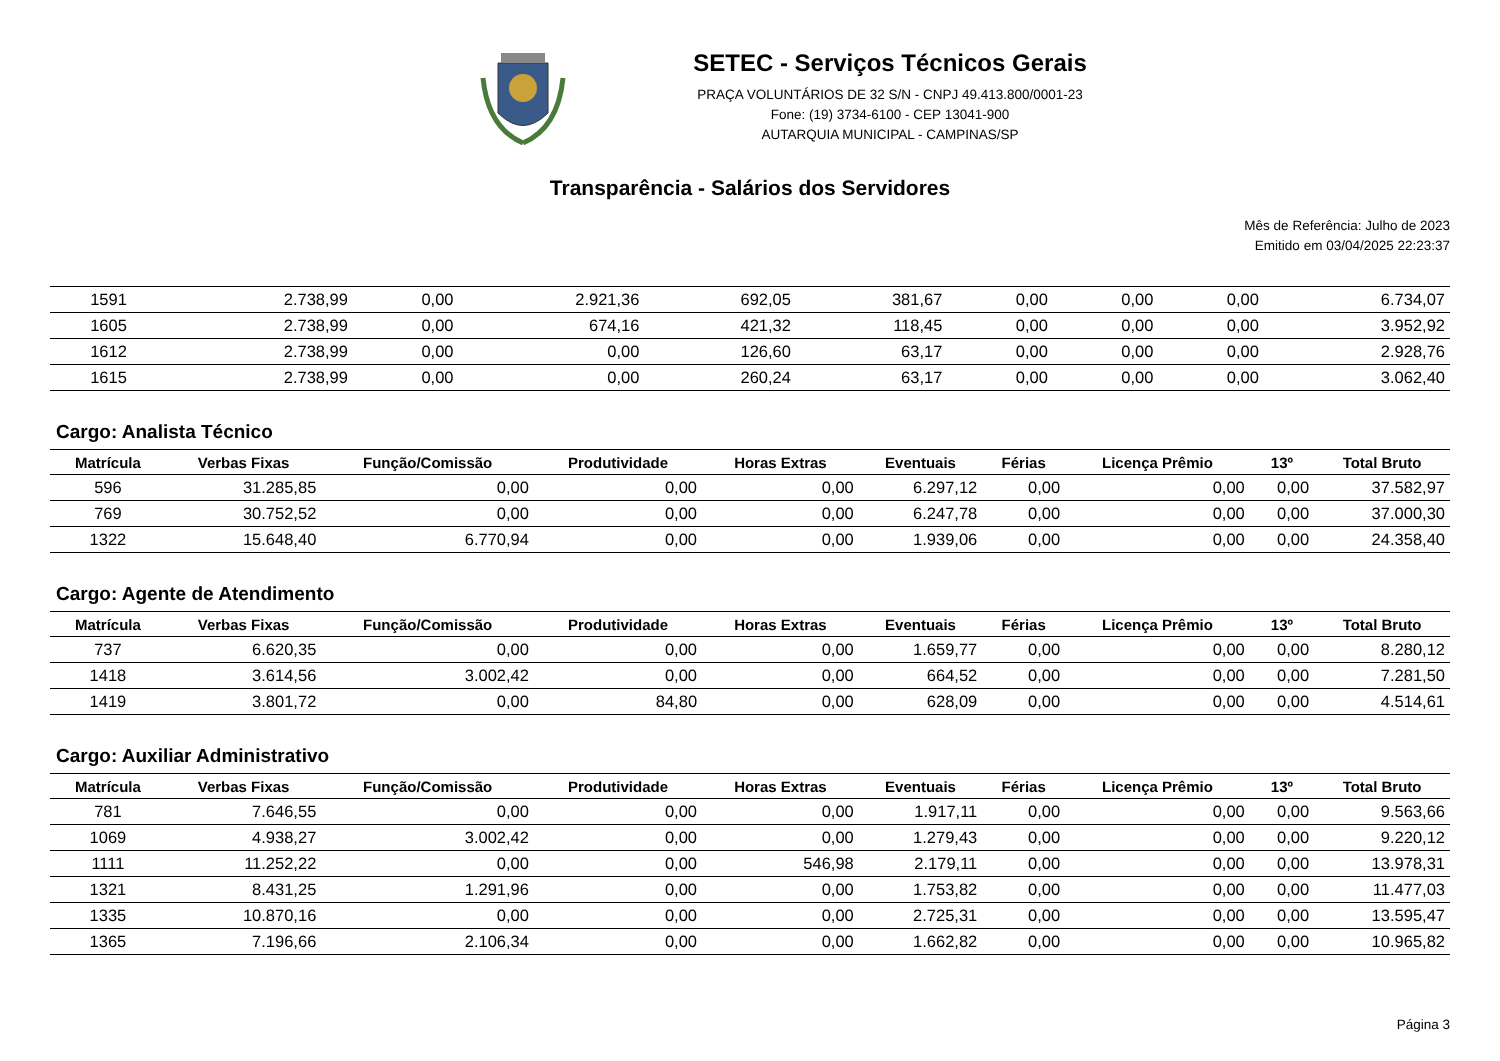SETEC - Serviços Técnicos Gerais
PRAÇA VOLUNTÁRIOS DE 32 S/N - CNPJ 49.413.800/0001-23
Fone: (19) 3734-6100 - CEP 13041-900
AUTARQUIA MUNICIPAL - CAMPINAS/SP
Transparência - Salários dos Servidores
Mês de Referência: Julho de 2023
Emitido em 03/04/2025 22:23:37
| 1591 | 2.738,99 | 0,00 | 2.921,36 | 692,05 | 381,67 | 0,00 | 0,00 | 0,00 | 6.734,07 |
| 1605 | 2.738,99 | 0,00 | 674,16 | 421,32 | 118,45 | 0,00 | 0,00 | 0,00 | 3.952,92 |
| 1612 | 2.738,99 | 0,00 | 0,00 | 126,60 | 63,17 | 0,00 | 0,00 | 0,00 | 2.928,76 |
| 1615 | 2.738,99 | 0,00 | 0,00 | 260,24 | 63,17 | 0,00 | 0,00 | 0,00 | 3.062,40 |
Cargo: Analista Técnico
| Matrícula | Verbas Fixas | Função/Comissão | Produtividade | Horas Extras | Eventuais | Férias | Licença Prêmio | 13º | Total Bruto |
| --- | --- | --- | --- | --- | --- | --- | --- | --- | --- |
| 596 | 31.285,85 | 0,00 | 0,00 | 0,00 | 6.297,12 | 0,00 | 0,00 | 0,00 | 37.582,97 |
| 769 | 30.752,52 | 0,00 | 0,00 | 0,00 | 6.247,78 | 0,00 | 0,00 | 0,00 | 37.000,30 |
| 1322 | 15.648,40 | 6.770,94 | 0,00 | 0,00 | 1.939,06 | 0,00 | 0,00 | 0,00 | 24.358,40 |
Cargo: Agente de Atendimento
| Matrícula | Verbas Fixas | Função/Comissão | Produtividade | Horas Extras | Eventuais | Férias | Licença Prêmio | 13º | Total Bruto |
| --- | --- | --- | --- | --- | --- | --- | --- | --- | --- |
| 737 | 6.620,35 | 0,00 | 0,00 | 0,00 | 1.659,77 | 0,00 | 0,00 | 0,00 | 8.280,12 |
| 1418 | 3.614,56 | 3.002,42 | 0,00 | 0,00 | 664,52 | 0,00 | 0,00 | 0,00 | 7.281,50 |
| 1419 | 3.801,72 | 0,00 | 84,80 | 0,00 | 628,09 | 0,00 | 0,00 | 0,00 | 4.514,61 |
Cargo: Auxiliar Administrativo
| Matrícula | Verbas Fixas | Função/Comissão | Produtividade | Horas Extras | Eventuais | Férias | Licença Prêmio | 13º | Total Bruto |
| --- | --- | --- | --- | --- | --- | --- | --- | --- | --- |
| 781 | 7.646,55 | 0,00 | 0,00 | 0,00 | 1.917,11 | 0,00 | 0,00 | 0,00 | 9.563,66 |
| 1069 | 4.938,27 | 3.002,42 | 0,00 | 0,00 | 1.279,43 | 0,00 | 0,00 | 0,00 | 9.220,12 |
| 1111 | 11.252,22 | 0,00 | 0,00 | 546,98 | 2.179,11 | 0,00 | 0,00 | 0,00 | 13.978,31 |
| 1321 | 8.431,25 | 1.291,96 | 0,00 | 0,00 | 1.753,82 | 0,00 | 0,00 | 0,00 | 11.477,03 |
| 1335 | 10.870,16 | 0,00 | 0,00 | 0,00 | 2.725,31 | 0,00 | 0,00 | 0,00 | 13.595,47 |
| 1365 | 7.196,66 | 2.106,34 | 0,00 | 0,00 | 1.662,82 | 0,00 | 0,00 | 0,00 | 10.965,82 |
Página 3